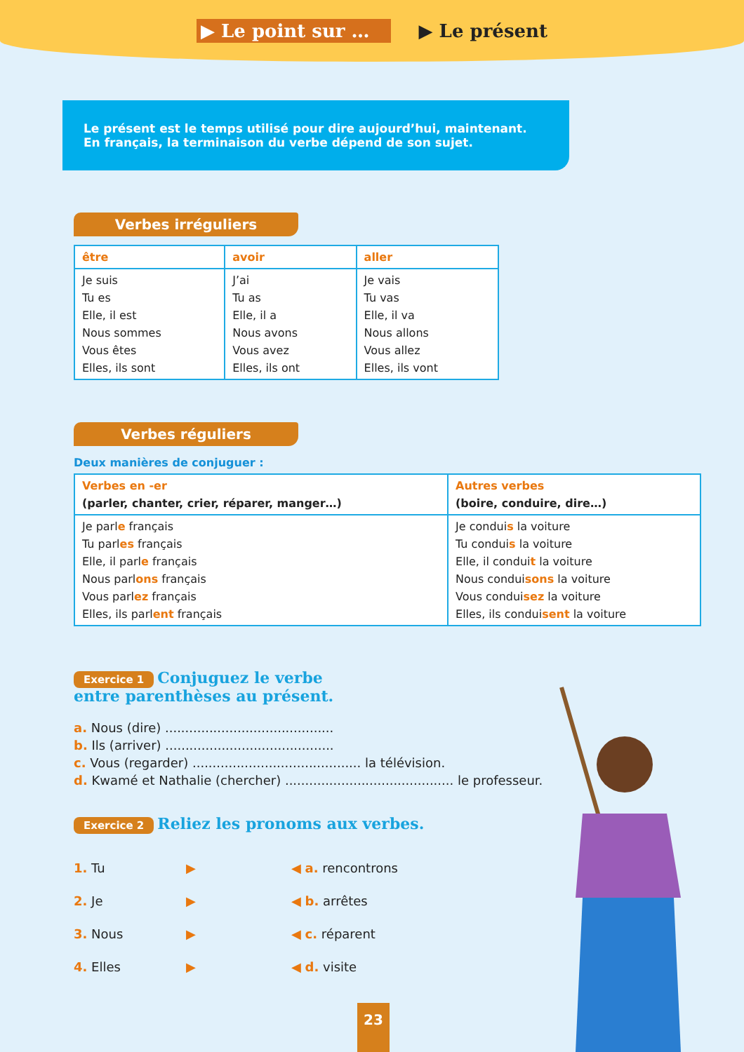▶ Le point sur … ▶ Le présent
Le présent est le temps utilisé pour dire aujourd’hui, maintenant.
En français, la terminaison du verbe dépend de son sujet.
Verbes irréguliers
| être | avoir | aller |
| --- | --- | --- |
| Je suis Tu es Elle, il est Nous sommes Vous êtes Elles, ils sont | J’ai Tu as Elle, il a Nous avons Vous avez Elles, ils ont | Je vais Tu vas Elle, il va Nous allons Vous allez Elles, ils vont |
Verbes réguliers
Deux manières de conjuguer :
| Verbes en -er (parler, chanter, crier, réparer, manger…) | Autres verbes (boire, conduire, dire…) |
| --- | --- |
| Je parl e français Tu parl es français Elle, il parl e français Nous parl ons français Vous parl ez français Elles, ils parl ent français | Je condui s la voiture Tu condui s la voiture Elle, il condui t la voiture Nous condui sons la voiture Vous condui sez la voiture Elles, ils condui sent la voiture |
Exercice 1 Conjuguez le verbe
entre parenthèses au présent.
a. Nous (dire) ..........................................
b. Ils (arriver) ..........................................
c. Vous (regarder) .......................................... la télévision.
d. Kwamé et Nathalie (chercher) .......................................... le professeur.
Exercice 2 Reliez les pronoms aux verbes.
1. Tu ▶ ◀ a. rencontrons 2. Je ▶ ◀ b. arrêtes 3. Nous ▶ ◀ c. réparent 4. Elles ▶ ◀ d. visite
23